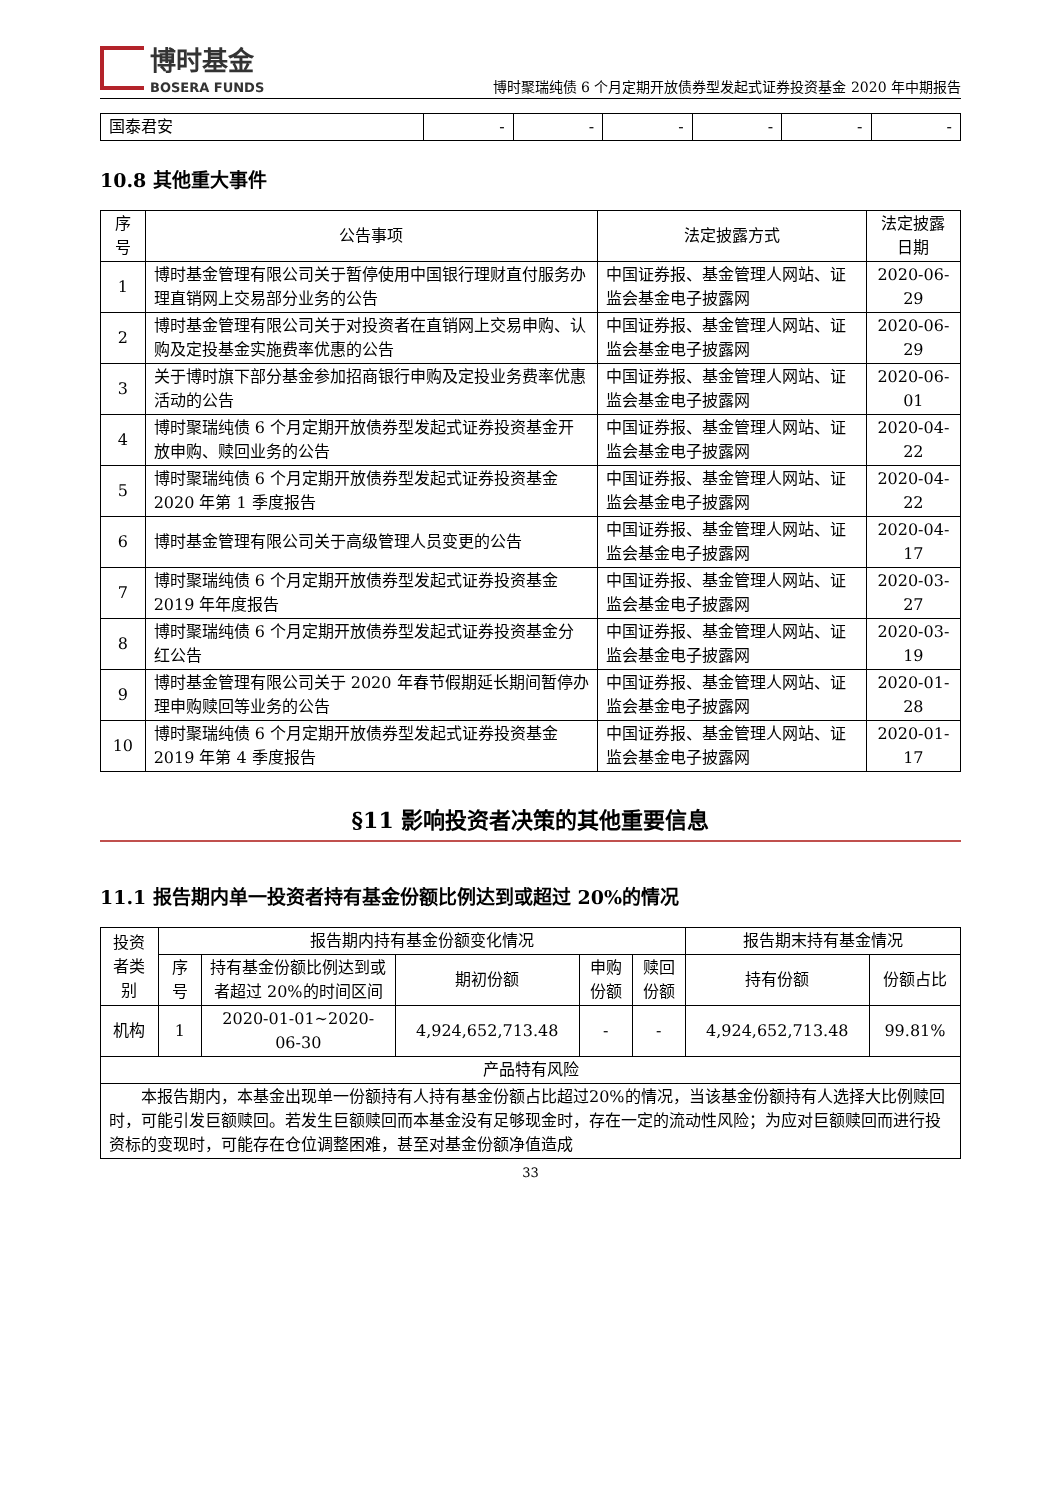博时基金
BOSERA FUNDS
博时聚瑞纯债 6 个月定期开放债券型发起式证券投资基金 2020 年中期报告
| 国泰君安 | - | - | - | - | - | - |
10.8 其他重大事件
| 序号 | 公告事项 | 法定披露方式 | 法定披露日期 |
| --- | --- | --- | --- |
| 1 | 博时基金管理有限公司关于暂停使用中国银行理财直付服务办理直销网上交易部分业务的公告 | 中国证券报、基金管理人网站、证监会基金电子披露网 | 2020-06-29 |
| 2 | 博时基金管理有限公司关于对投资者在直销网上交易申购、认购及定投基金实施费率优惠的公告 | 中国证券报、基金管理人网站、证监会基金电子披露网 | 2020-06-29 |
| 3 | 关于博时旗下部分基金参加招商银行申购及定投业务费率优惠活动的公告 | 中国证券报、基金管理人网站、证监会基金电子披露网 | 2020-06-01 |
| 4 | 博时聚瑞纯债 6 个月定期开放债券型发起式证券投资基金开放申购、赎回业务的公告 | 中国证券报、基金管理人网站、证监会基金电子披露网 | 2020-04-22 |
| 5 | 博时聚瑞纯债 6 个月定期开放债券型发起式证券投资基金 2020 年第 1 季度报告 | 中国证券报、基金管理人网站、证监会基金电子披露网 | 2020-04-22 |
| 6 | 博时基金管理有限公司关于高级管理人员变更的公告 | 中国证券报、基金管理人网站、证监会基金电子披露网 | 2020-04-17 |
| 7 | 博时聚瑞纯债 6 个月定期开放债券型发起式证券投资基金 2019 年年度报告 | 中国证券报、基金管理人网站、证监会基金电子披露网 | 2020-03-27 |
| 8 | 博时聚瑞纯债 6 个月定期开放债券型发起式证券投资基金分红公告 | 中国证券报、基金管理人网站、证监会基金电子披露网 | 2020-03-19 |
| 9 | 博时基金管理有限公司关于 2020 年春节假期延长期间暂停办理申购赎回等业务的公告 | 中国证券报、基金管理人网站、证监会基金电子披露网 | 2020-01-28 |
| 10 | 博时聚瑞纯债 6 个月定期开放债券型发起式证券投资基金 2019 年第 4 季度报告 | 中国证券报、基金管理人网站、证监会基金电子披露网 | 2020-01-17 |
§11 影响投资者决策的其他重要信息
11.1 报告期内单一投资者持有基金份额比例达到或超过 20%的情况
| 投资者类别 | 报告期内持有基金份额变化情况 | | | | | 报告期末持有基金情况 | |
| --- | --- | --- | --- | --- | --- | --- | --- |
| | 序号 | 持有基金份额比例达到或者超过 20%的时间区间 | 期初份额 | 申购份额 | 赎回份额 | 持有份额 | 份额占比 |
| 机构 | 1 | 2020-01-01~2020-06-30 | 4,924,652,713.48 | - | - | 4,924,652,713.48 | 99.81% |
| 产品特有风险 | | | | | | | |
| 本报告期内，本基金出现单一份额持有人持有基金份额占比超过20%的情况，当该基金份额持有人选择大比例赎回时，可能引发巨额赎回。若发生巨额赎回而本基金没有足够现金时，存在一定的流动性风险；为应对巨额赎回而进行投资标的变现时，可能存在仓位调整困难，甚至对基金份额净值造成 | | | | | | | |
33